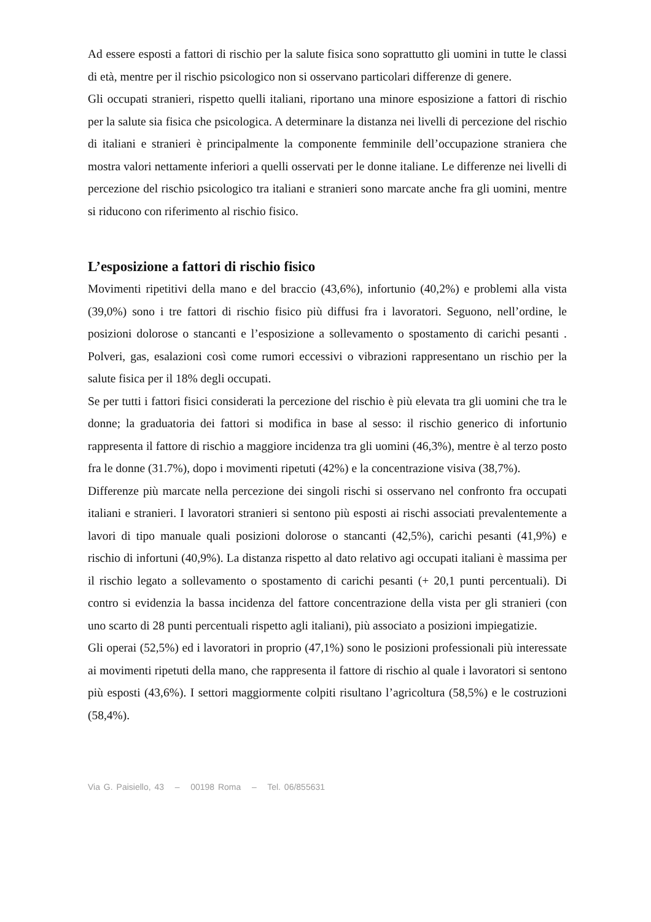Ad essere esposti a fattori di rischio per la salute fisica sono soprattutto gli uomini in tutte le classi di età, mentre per il rischio psicologico non si osservano particolari differenze di genere.
Gli occupati stranieri, rispetto quelli italiani, riportano una minore esposizione a fattori di rischio per la salute sia fisica che psicologica. A determinare la distanza nei livelli di percezione del rischio di italiani e stranieri è principalmente la componente femminile dell’occupazione straniera che mostra valori nettamente inferiori a quelli osservati per le donne italiane. Le differenze nei livelli di percezione del rischio psicologico tra italiani e stranieri sono marcate anche fra gli uomini, mentre si riducono con riferimento al rischio fisico.
L’esposizione a fattori di rischio fisico
Movimenti ripetitivi della mano e del braccio (43,6%), infortunio (40,2%) e problemi alla vista (39,0%) sono i tre fattori di rischio fisico più diffusi fra i lavoratori. Seguono, nell’ordine, le posizioni dolorose o stancanti e l’esposizione a sollevamento o spostamento di carichi pesanti . Polveri, gas, esalazioni così come rumori eccessivi o vibrazioni rappresentano un rischio per la salute fisica per il 18% degli occupati.
Se per tutti i fattori fisici considerati la percezione del rischio è più elevata tra gli uomini che tra le donne; la graduatoria dei fattori si modifica in base al sesso: il rischio generico di infortunio rappresenta il fattore di rischio a maggiore incidenza tra gli uomini (46,3%), mentre è al terzo posto fra le donne (31.7%), dopo i movimenti ripetuti (42%) e la concentrazione visiva (38,7%).
Differenze più marcate nella percezione dei singoli rischi si osservano nel confronto fra occupati italiani e stranieri. I lavoratori stranieri si sentono più esposti ai rischi associati prevalentemente a lavori di tipo manuale quali posizioni dolorose o stancanti (42,5%), carichi pesanti (41,9%) e rischio di infortuni (40,9%). La distanza rispetto al dato relativo agi occupati italiani è massima per il rischio legato a sollevamento o spostamento di carichi pesanti (+ 20,1 punti percentuali). Di contro si evidenzia la bassa incidenza del fattore concentrazione della vista per gli stranieri (con uno scarto di 28 punti percentuali rispetto agli italiani), più associato a posizioni impiegatizie.
Gli operai (52,5%) ed i lavoratori in proprio (47,1%) sono le posizioni professionali più interessate ai movimenti ripetuti della mano, che rappresenta il fattore di rischio al quale i lavoratori si sentono più esposti (43,6%). I settori maggiormente colpiti risultano l’agricoltura (58,5%) e le costruzioni (58,4%).
Via G. Paisiello, 43 – 00198 Roma – Tel. 06/855631